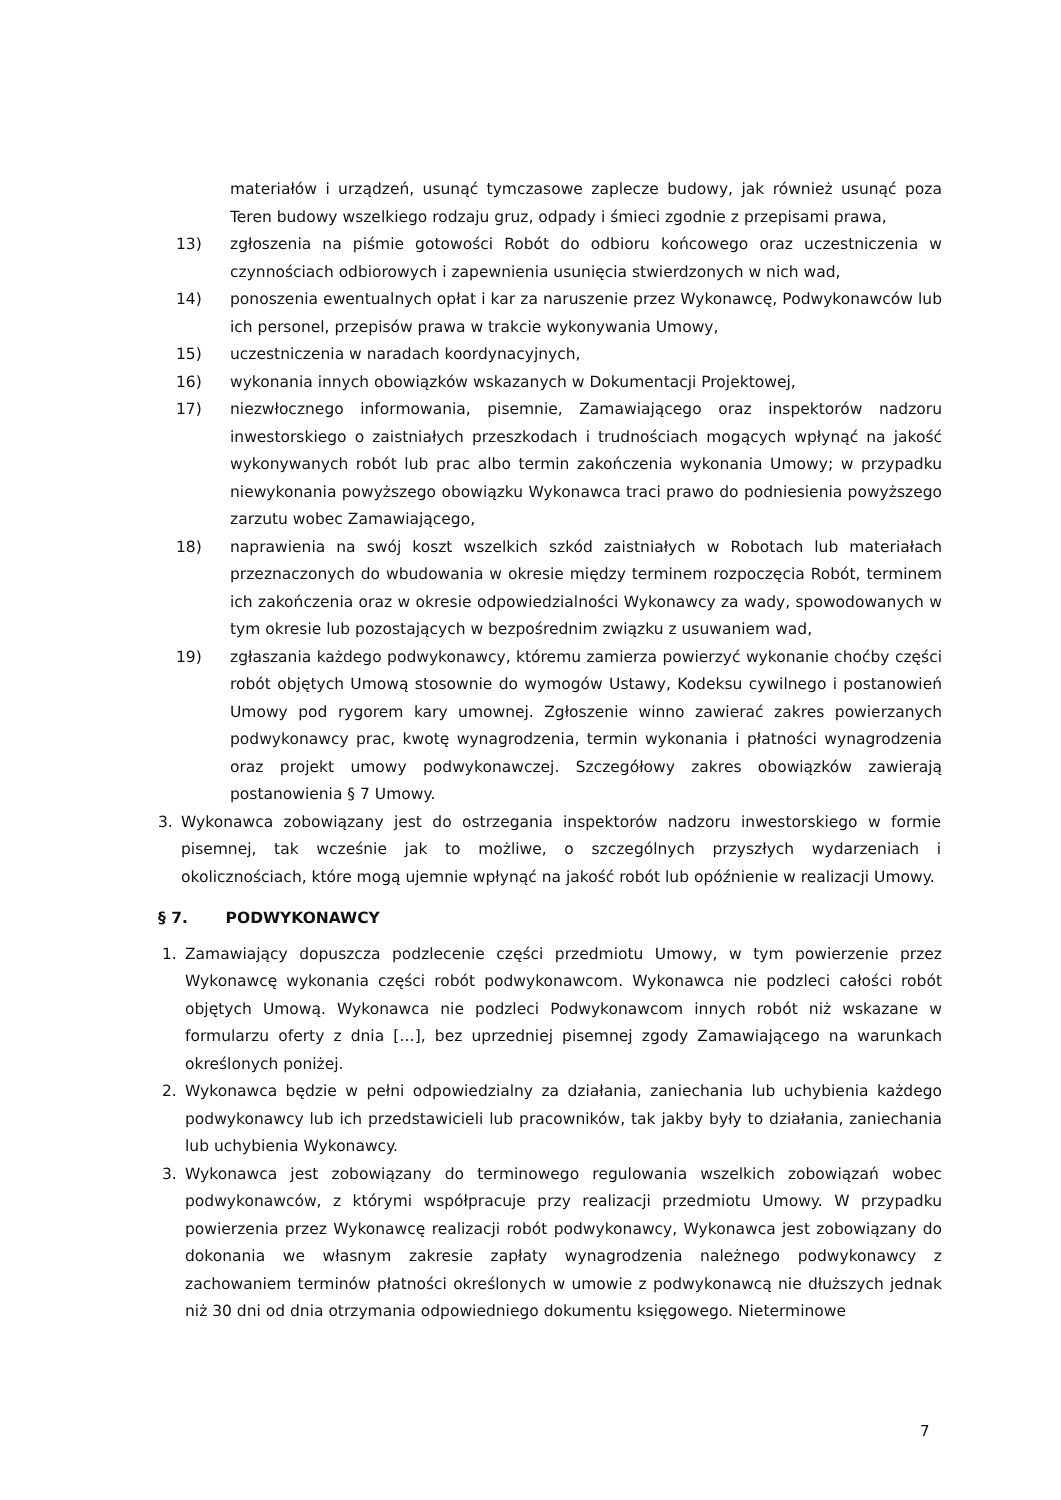materiałów i urządzeń, usunąć tymczasowe zaplecze budowy, jak również usunąć poza Teren budowy wszelkiego rodzaju gruz, odpady i śmieci zgodnie z przepisami prawa,
13) zgłoszenia na piśmie gotowości Robót do odbioru końcowego oraz uczestniczenia w czynnościach odbiorowych i zapewnienia usunięcia stwierdzonych w nich wad,
14) ponoszenia ewentualnych opłat i kar za naruszenie przez Wykonawcę, Podwykonawców lub ich personel, przepisów prawa w trakcie wykonywania Umowy,
15) uczestniczenia w naradach koordynacyjnych,
16) wykonania innych obowiązków wskazanych w Dokumentacji Projektowej,
17) niezwłocznego informowania, pisemnie, Zamawiającego oraz inspektorów nadzoru inwestorskiego o zaistniałych przeszkodach i trudnościach mogących wpłynąć na jakość wykonywanych robót lub prac albo termin zakończenia wykonania Umowy; w przypadku niewykonania powyższego obowiązku Wykonawca traci prawo do podniesienia powyższego zarzutu wobec Zamawiającego,
18) naprawienia na swój koszt wszelkich szkód zaistniałych w Robotach lub materiałach przeznaczonych do wbudowania w okresie między terminem rozpoczęcia Robót, terminem ich zakończenia oraz w okresie odpowiedzialności Wykonawcy za wady, spowodowanych w tym okresie lub pozostających w bezpośrednim związku z usuwaniem wad,
19) zgłaszania każdego podwykonawcy, któremu zamierza powierzyć wykonanie choćby części robót objętych Umową stosownie do wymogów Ustawy, Kodeksu cywilnego i postanowień Umowy pod rygorem kary umownej. Zgłoszenie winno zawierać zakres powierzanych podwykonawcy prac, kwotę wynagrodzenia, termin wykonania i płatności wynagrodzenia oraz projekt umowy podwykonawczej. Szczegółowy zakres obowiązków zawierają postanowienia § 7 Umowy.
3. Wykonawca zobowiązany jest do ostrzegania inspektorów nadzoru inwestorskiego w formie pisemnej, tak wcześnie jak to możliwe, o szczególnych przyszłych wydarzeniach i okolicznościach, które mogą ujemnie wpłynąć na jakość robót lub opóźnienie w realizacji Umowy.
§ 7. PODWYKONAWCY
1. Zamawiający dopuszcza podzlecenie części przedmiotu Umowy, w tym powierzenie przez Wykonawcę wykonania części robót podwykonawcom. Wykonawca nie podzleci całości robót objętych Umową. Wykonawca nie podzleci Podwykonawcom innych robót niż wskazane w formularzu oferty z dnia […], bez uprzedniej pisemnej zgody Zamawiającego na warunkach określonych poniżej.
2. Wykonawca będzie w pełni odpowiedzialny za działania, zaniechania lub uchybienia każdego podwykonawcy lub ich przedstawicieli lub pracowników, tak jakby były to działania, zaniechania lub uchybienia Wykonawcy.
3. Wykonawca jest zobowiązany do terminowego regulowania wszelkich zobowiązań wobec podwykonawców, z którymi współpracuje przy realizacji przedmiotu Umowy. W przypadku powierzenia przez Wykonawcę realizacji robót podwykonawcy, Wykonawca jest zobowiązany do dokonania we własnym zakresie zapłaty wynagrodzenia należnego podwykonawcy z zachowaniem terminów płatności określonych w umowie z podwykonawcą nie dłuższych jednak niż 30 dni od dnia otrzymania odpowiedniego dokumentu księgowego. Nieterminowe
7